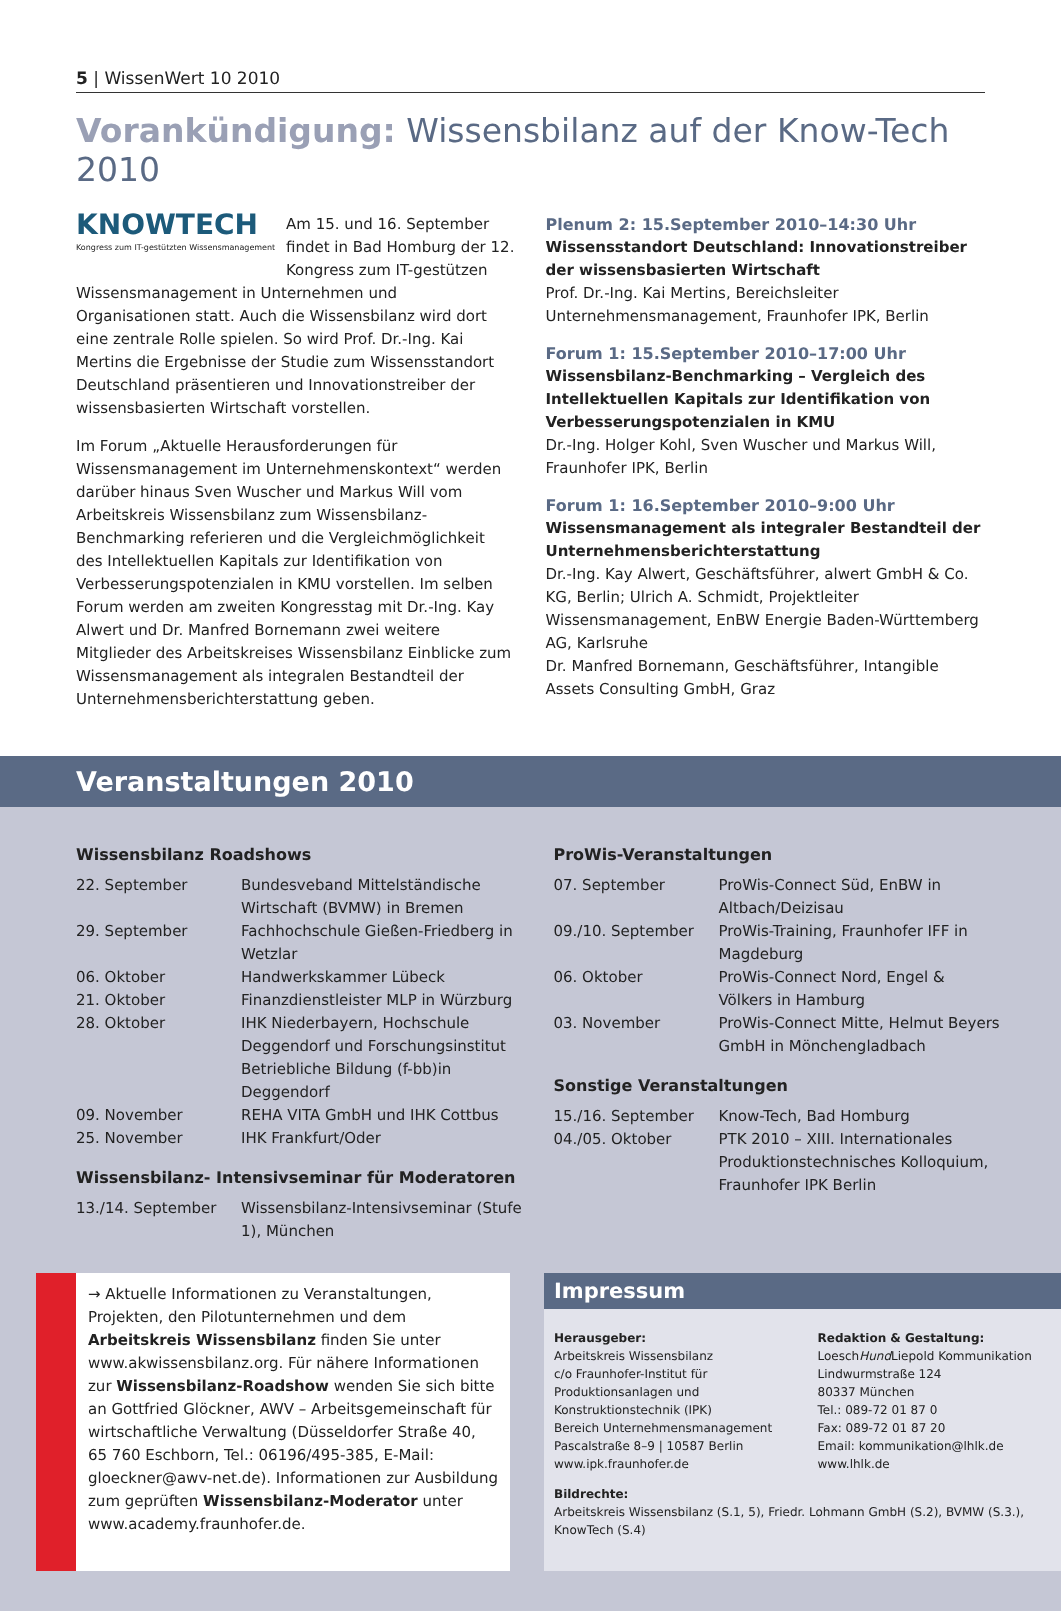5 | WissenWert 10 2010
Vorankündigung: Wissensbilanz auf der Know-Tech 2010
KNOWTECH
Kongress zum IT-gestützten Wissensmanagement
Am 15. und 16. September findet in Bad Homburg der 12. Kongress zum IT-gestützen Wissensmanagement in Unternehmen und Organisationen statt. Auch die Wissensbilanz wird dort eine zentrale Rolle spielen. So wird Prof. Dr.-Ing. Kai Mertins die Ergebnisse der Studie zum Wissensstandort Deutschland präsentieren und Innovationstreiber der wissensbasierten Wirtschaft vorstellen.
Im Forum „Aktuelle Herausforderungen für Wissensmanagement im Unternehmenskontext“ werden darüber hinaus Sven Wuscher und Markus Will vom Arbeitskreis Wissensbilanz zum Wissensbilanz-Benchmarking referieren und die Vergleichmöglichkeit des Intellektuellen Kapitals zur Identifikation von Verbesserungspotenzialen in KMU vorstellen. Im selben Forum werden am zweiten Kongresstag mit Dr.-Ing. Kay Alwert und Dr. Manfred Bornemann zwei weitere Mitglieder des Arbeitskreises Wissensbilanz Einblicke zum Wissensmanagement als integralen Bestandteil der Unternehmensberichterstattung geben.
Plenum 2: 15.September 2010–14:30 Uhr
Wissensstandort Deutschland: Innovationstreiber der wissensbasierten Wirtschaft
Prof. Dr.-Ing. Kai Mertins, Bereichsleiter Unternehmensmanagement, Fraunhofer IPK, Berlin
Forum 1: 15.September 2010–17:00 Uhr
Wissensbilanz-Benchmarking – Vergleich des Intellektuellen Kapitals zur Identifikation von Verbesserungspotenzialen in KMU
Dr.-Ing. Holger Kohl, Sven Wuscher und Markus Will, Fraunhofer IPK, Berlin
Forum 1: 16.September 2010–9:00 Uhr
Wissensmanagement als integraler Bestandteil der Unternehmensberichterstattung
Dr.-Ing. Kay Alwert, Geschäftsführer, alwert GmbH & Co. KG, Berlin; Ulrich A. Schmidt, Projektleiter Wissensmanagement, EnBW Energie Baden-Württemberg AG, Karlsruhe
Dr. Manfred Bornemann, Geschäftsführer, Intangible Assets Consulting GmbH, Graz
Veranstaltungen 2010
Wissensbilanz Roadshows
| 22. September | Bundesveband Mittelständische Wirtschaft (BVMW) in Bremen |
| 29. September | Fachhochschule Gießen-Friedberg in Wetzlar |
| 06. Oktober | Handwerkskammer Lübeck |
| 21. Oktober | Finanzdienstleister MLP in Würzburg |
| 28. Oktober | IHK Niederbayern, Hochschule Deggendorf und Forschungsinstitut Betriebliche Bildung (f-bb)in Deggendorf |
| 09. November | REHA VITA GmbH und IHK Cottbus |
| 25. November | IHK Frankfurt/Oder |
Wissensbilanz- Intensivseminar für Moderatoren
| 13./14. September | Wissensbilanz-Intensivseminar (Stufe 1), München |
ProWis-Veranstaltungen
| 07. September | ProWis-Connect Süd, EnBW in Altbach/Deizisau |
| 09./10. September | ProWis-Training, Fraunhofer IFF in Magdeburg |
| 06. Oktober | ProWis-Connect Nord, Engel & Völkers in Hamburg |
| 03. November | ProWis-Connect Mitte, Helmut Beyers GmbH in Mönchengladbach |
Sonstige Veranstaltungen
| 15./16. September | Know-Tech, Bad Homburg |
| 04./05. Oktober | PTK 2010 – XIII. Internationales Produktionstechnisches Kolloquium, Fraunhofer IPK Berlin |
→ Aktuelle Informationen zu Veranstaltungen, Projekten, den Pilotunternehmen und dem Arbeitskreis Wissensbilanz finden Sie unter www.akwissensbilanz.org. Für nähere Informationen zur Wissensbilanz-Roadshow wenden Sie sich bitte an Gottfried Glöckner, AWV – Arbeitsgemeinschaft für wirtschaftliche Verwaltung (Düsseldorfer Straße 40, 65 760 Eschborn, Tel.: 06196/495-385, E-Mail: gloeckner@awv-net.de). Informationen zur Ausbildung zum geprüften Wissensbilanz-Moderator unter www.academy.fraunhofer.de.
Impressum
Herausgeber:
Arbeitskreis Wissensbilanz
c/o Fraunhofer-Institut für Produktionsanlagen und Konstruktionstechnik (IPK)
Bereich Unternehmensmanagement
Pascalstraße 8–9 | 10587 Berlin
www.ipk.fraunhofer.de
Redaktion & Gestaltung:
LoeschHund Liepold Kommunikation
Lindwurmstraße 124
80337 München
Tel.: 089-72 01 87 0
Fax: 089-72 01 87 20
Email: kommunikation@lhlk.de
www.lhlk.de
Bildrechte:
Arbeitskreis Wissensbilanz (S.1, 5), Friedr. Lohmann GmbH (S.2), BVMW (S.3.), KnowTech (S.4)